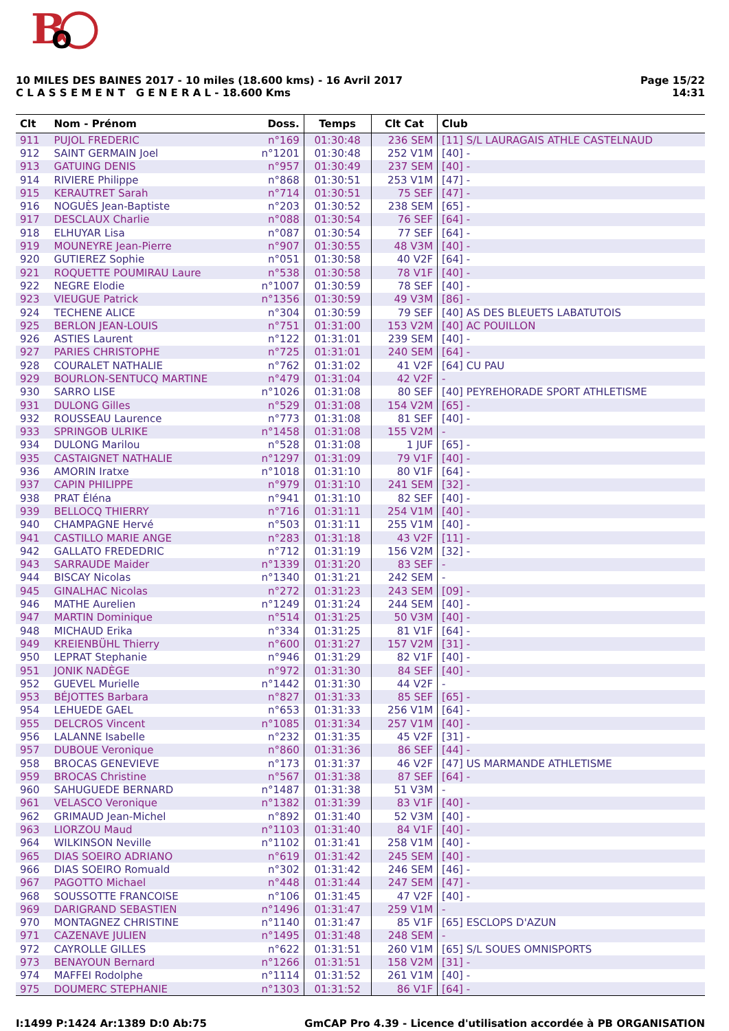B
O
Page 15/22
14:31 10 MILES DES BAINES 2017 - 10 miles (18.600 kms) - 16 Avril 2017
C L A S S E M E N T G E N E R A L - 18.600 Kms
| Clt | Nom - Prénom | Doss. | Temps | Clt Cat | Club |
| --- | --- | --- | --- | --- | --- |
| 911 | PUJOL FREDERIC | n°169 | 01:30:48 | 236 SEM | [11] S/L LAURAGAIS ATHLE CASTELNAUD |
| 912 | SAINT GERMAIN Joel | n°1201 | 01:30:48 | 252 V1M | [40] - |
| 913 | GATUING DENIS | n°957 | 01:30:49 | 237 SEM | [40] - |
| 914 | RIVIERE Philippe | n°868 | 01:30:51 | 253 V1M | [47] - |
| 915 | KERAUTRET Sarah | n°714 | 01:30:51 | 75 SEF | [47] - |
| 916 | NOGUÈS Jean-Baptiste | n°203 | 01:30:52 | 238 SEM | [65] - |
| 917 | DESCLAUX Charlie | n°088 | 01:30:54 | 76 SEF | [64] - |
| 918 | ELHUYAR Lisa | n°087 | 01:30:54 | 77 SEF | [64] - |
| 919 | MOUNEYRE Jean-Pierre | n°907 | 01:30:55 | 48 V3M | [40] - |
| 920 | GUTIEREZ Sophie | n°051 | 01:30:58 | 40 V2F | [64] - |
| 921 | ROQUETTE POUMIRAU Laure | n°538 | 01:30:58 | 78 V1F | [40] - |
| 922 | NEGRE Elodie | n°1007 | 01:30:59 | 78 SEF | [40] - |
| 923 | VIEUGUE Patrick | n°1356 | 01:30:59 | 49 V3M | [86] - |
| 924 | TECHENE ALICE | n°304 | 01:30:59 | 79 SEF | [40] AS DES BLEUETS LABATUTOIS |
| 925 | BERLON JEAN-LOUIS | n°751 | 01:31:00 | 153 V2M | [40] AC POUILLON |
| 926 | ASTIES Laurent | n°122 | 01:31:01 | 239 SEM | [40] - |
| 927 | PARIES CHRISTOPHE | n°725 | 01:31:01 | 240 SEM | [64] - |
| 928 | COURALET NATHALIE | n°762 | 01:31:02 | 41 V2F | [64] CU PAU |
| 929 | BOURLON-SENTUCQ MARTINE | n°479 | 01:31:04 | 42 V2F | - |
| 930 | SARRO LISE | n°1026 | 01:31:08 | 80 SEF | [40] PEYREHORADE SPORT ATHLETISME |
| 931 | DULONG Gilles | n°529 | 01:31:08 | 154 V2M | [65] - |
| 932 | ROUSSEAU Laurence | n°773 | 01:31:08 | 81 SEF | [40] - |
| 933 | SPRINGOB ULRIKE | n°1458 | 01:31:08 | 155 V2M | - |
| 934 | DULONG Marilou | n°528 | 01:31:08 | 1 JUF | [65] - |
| 935 | CASTAIGNET NATHALIE | n°1297 | 01:31:09 | 79 V1F | [40] - |
| 936 | AMORIN Iratxe | n°1018 | 01:31:10 | 80 V1F | [64] - |
| 937 | CAPIN PHILIPPE | n°979 | 01:31:10 | 241 SEM | [32] - |
| 938 | PRAT Éléna | n°941 | 01:31:10 | 82 SEF | [40] - |
| 939 | BELLOCQ THIERRY | n°716 | 01:31:11 | 254 V1M | [40] - |
| 940 | CHAMPAGNE Hervé | n°503 | 01:31:11 | 255 V1M | [40] - |
| 941 | CASTILLO MARIE ANGE | n°283 | 01:31:18 | 43 V2F | [11] - |
| 942 | GALLATO FREDEDRIC | n°712 | 01:31:19 | 156 V2M | [32] - |
| 943 | SARRAUDE Maider | n°1339 | 01:31:20 | 83 SEF | - |
| 944 | BISCAY Nicolas | n°1340 | 01:31:21 | 242 SEM | - |
| 945 | GINALHAC Nicolas | n°272 | 01:31:23 | 243 SEM | [09] - |
| 946 | MATHE Aurelien | n°1249 | 01:31:24 | 244 SEM | [40] - |
| 947 | MARTIN Dominique | n°514 | 01:31:25 | 50 V3M | [40] - |
| 948 | MICHAUD Erika | n°334 | 01:31:25 | 81 V1F | [64] - |
| 949 | KREIENBÜHL Thierry | n°600 | 01:31:27 | 157 V2M | [31] - |
| 950 | LEPRAT Stephanie | n°946 | 01:31:29 | 82 V1F | [40] - |
| 951 | JONIK NADÈGE | n°972 | 01:31:30 | 84 SEF | [40] - |
| 952 | GUEVEL Murielle | n°1442 | 01:31:30 | 44 V2F | - |
| 953 | BÉJOTTES Barbara | n°827 | 01:31:33 | 85 SEF | [65] - |
| 954 | LEHUEDE GAEL | n°653 | 01:31:33 | 256 V1M | [64] - |
| 955 | DELCROS Vincent | n°1085 | 01:31:34 | 257 V1M | [40] - |
| 956 | LALANNE Isabelle | n°232 | 01:31:35 | 45 V2F | [31] - |
| 957 | DUBOUE Veronique | n°860 | 01:31:36 | 86 SEF | [44] - |
| 958 | BROCAS GENEVIEVE | n°173 | 01:31:37 | 46 V2F | [47] US MARMANDE ATHLETISME |
| 959 | BROCAS Christine | n°567 | 01:31:38 | 87 SEF | [64] - |
| 960 | SAHUGUEDE BERNARD | n°1487 | 01:31:38 | 51 V3M | - |
| 961 | VELASCO Veronique | n°1382 | 01:31:39 | 83 V1F | [40] - |
| 962 | GRIMAUD Jean-Michel | n°892 | 01:31:40 | 52 V3M | [40] - |
| 963 | LIORZOU Maud | n°1103 | 01:31:40 | 84 V1F | [40] - |
| 964 | WILKINSON Neville | n°1102 | 01:31:41 | 258 V1M | [40] - |
| 965 | DIAS SOEIRO ADRIANO | n°619 | 01:31:42 | 245 SEM | [40] - |
| 966 | DIAS SOEIRO Romuald | n°302 | 01:31:42 | 246 SEM | [46] - |
| 967 | PAGOTTO Michael | n°448 | 01:31:44 | 247 SEM | [47] - |
| 968 | SOUSSOTTE FRANCOISE | n°106 | 01:31:45 | 47 V2F | [40] - |
| 969 | DARIGRAND SEBASTIEN | n°1496 | 01:31:47 | 259 V1M | - |
| 970 | MONTAGNEZ CHRISTINE | n°1140 | 01:31:47 | 85 V1F | [65] ESCLOPS D'AZUN |
| 971 | CAZENAVE JULIEN | n°1495 | 01:31:48 | 248 SEM | - |
| 972 | CAYROLLE GILLES | n°622 | 01:31:51 | 260 V1M | [65] S/L SOUES OMNISPORTS |
| 973 | BENAYOUN Bernard | n°1266 | 01:31:51 | 158 V2M | [31] - |
| 974 | MAFFEI Rodolphe | n°1114 | 01:31:52 | 261 V1M | [40] - |
| 975 | DOUMERC STEPHANIE | n°1303 | 01:31:52 | 86 V1F | [64] - |
I:1499 P:1424 Ar:1389 D:0 Ab:75 GmCAP Pro 4.39 - Licence d'utilisation accordée à PB ORGANISATION